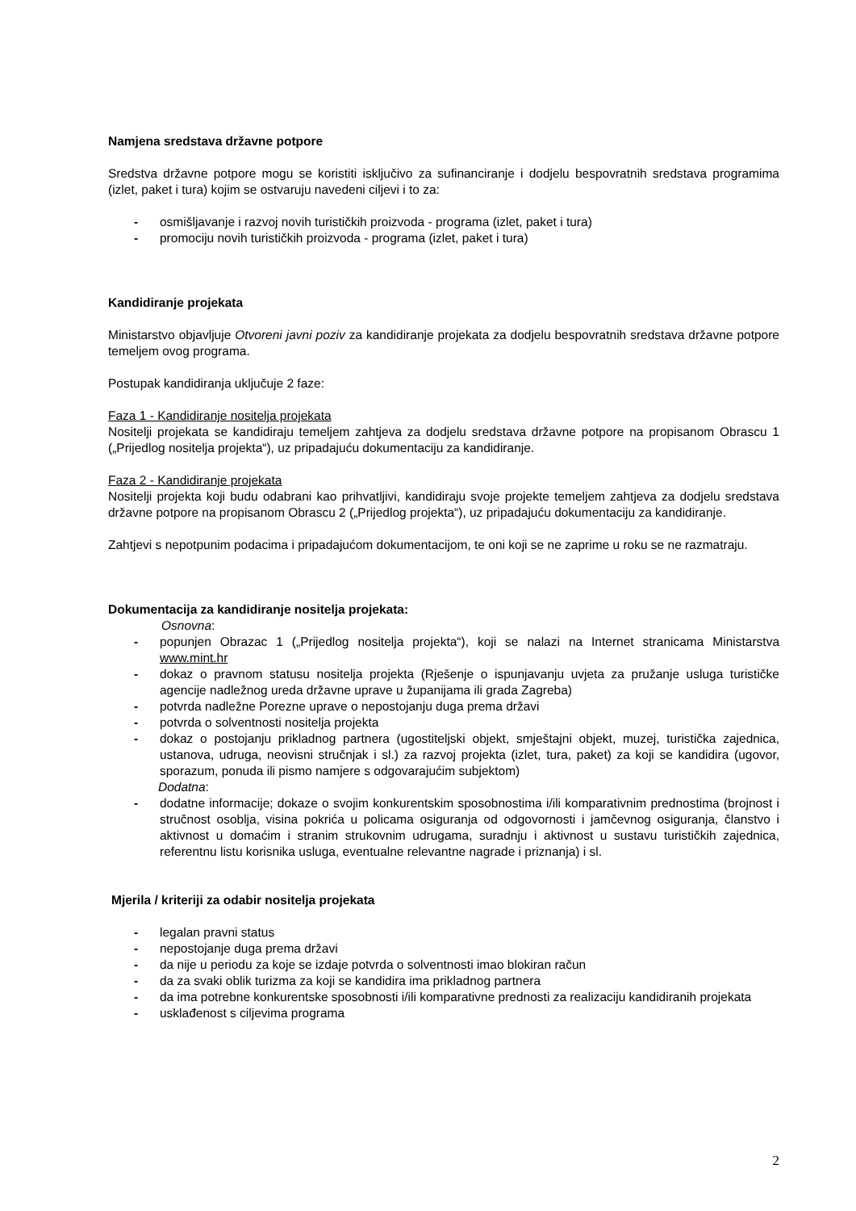Namjena sredstava državne potpore
Sredstva državne potpore mogu se koristiti isključivo za sufinanciranje i dodjelu bespovratnih sredstava programima (izlet, paket i tura) kojim se ostvaruju navedeni ciljevi i to za:
- osmišljavanje i razvoj novih turističkih proizvoda - programa (izlet, paket i tura)
- promociju novih turističkih proizvoda - programa (izlet, paket i tura)
Kandidiranje projekata
Ministarstvo objavljuje Otvoreni javni poziv za kandidiranje projekata za dodjelu bespovratnih sredstava državne potpore temeljem ovog programa.
Postupak kandidiranja uključuje 2 faze:
Faza 1 - Kandidiranje nositelja projekata
Nositelji projekata se kandidiraju temeljem zahtjeva za dodjelu sredstava državne potpore na propisanom Obrascu 1 („Prijedlog nositelja projekta“), uz pripadajuću dokumentaciju za kandidiranje.
Faza 2 - Kandidiranje projekata
Nositelji projekta koji budu odabrani kao prihvatljivi, kandidiraju svoje projekte temeljem zahtjeva za dodjelu sredstava državne potpore na propisanom Obrascu 2 („Prijedlog projekta“), uz pripadajuću dokumentaciju za kandidiranje.
Zahtjevi s nepotpunim podacima i pripadajućom dokumentacijom, te oni koji se ne zaprime u roku se ne razmatraju.
Dokumentacija za kandidiranje nositelja projekata:
Osnovna:
- popunjen Obrazac 1 („Prijedlog nositelja projekta“), koji se nalazi na Internet stranicama Ministarstva www.mint.hr
- dokaz o pravnom statusu nositelja projekta (Rješenje o ispunjavanju uvjeta za pružanje usluga turističke agencije nadležnog ureda državne uprave u županijama ili grada Zagreba)
- potvrda nadležne Porezne uprave o nepostojanju duga prema državi
- potvrda o solventnosti nositelja projekta
- dokaz o postojanju prikladnog partnera (ugostiteljski objekt, smještajni objekt, muzej, turistička zajednica, ustanova, udruga, neovisni stručnjak i sl.) za razvoj projekta (izlet, tura, paket) za koji se kandidira (ugovor, sporazum, ponuda ili pismo namjere s odgovarajućim subjektom)
Dodatna:
- dodatne informacije; dokaze o svojim konkurentskim sposobnostima i/ili komparativnim prednostima (brojnost i stručnost osoblja, visina pokrića u policama osiguranja od odgovornosti i jamčevnog osiguranja, članstvo i aktivnost u domaćim i stranim strukovnim udrugama, suradnju i aktivnost u sustavu turističkih zajednica, referentnu listu korisnika usluga, eventualne relevantne nagrade i priznanja) i sl.
Mjerila / kriteriji za odabir nositelja projekata
- legalan pravni status
- nepostojanje duga prema državi
- da nije u periodu za koje se izdaje potvrda o solventnosti imao blokiran račun
- da za svaki oblik turizma za koji se kandidira ima prikladnog partnera
- da ima potrebne konkurentske sposobnosti i/ili komparativne prednosti za realizaciju kandidiranih projekata
- usklađenost s ciljevima programa
2